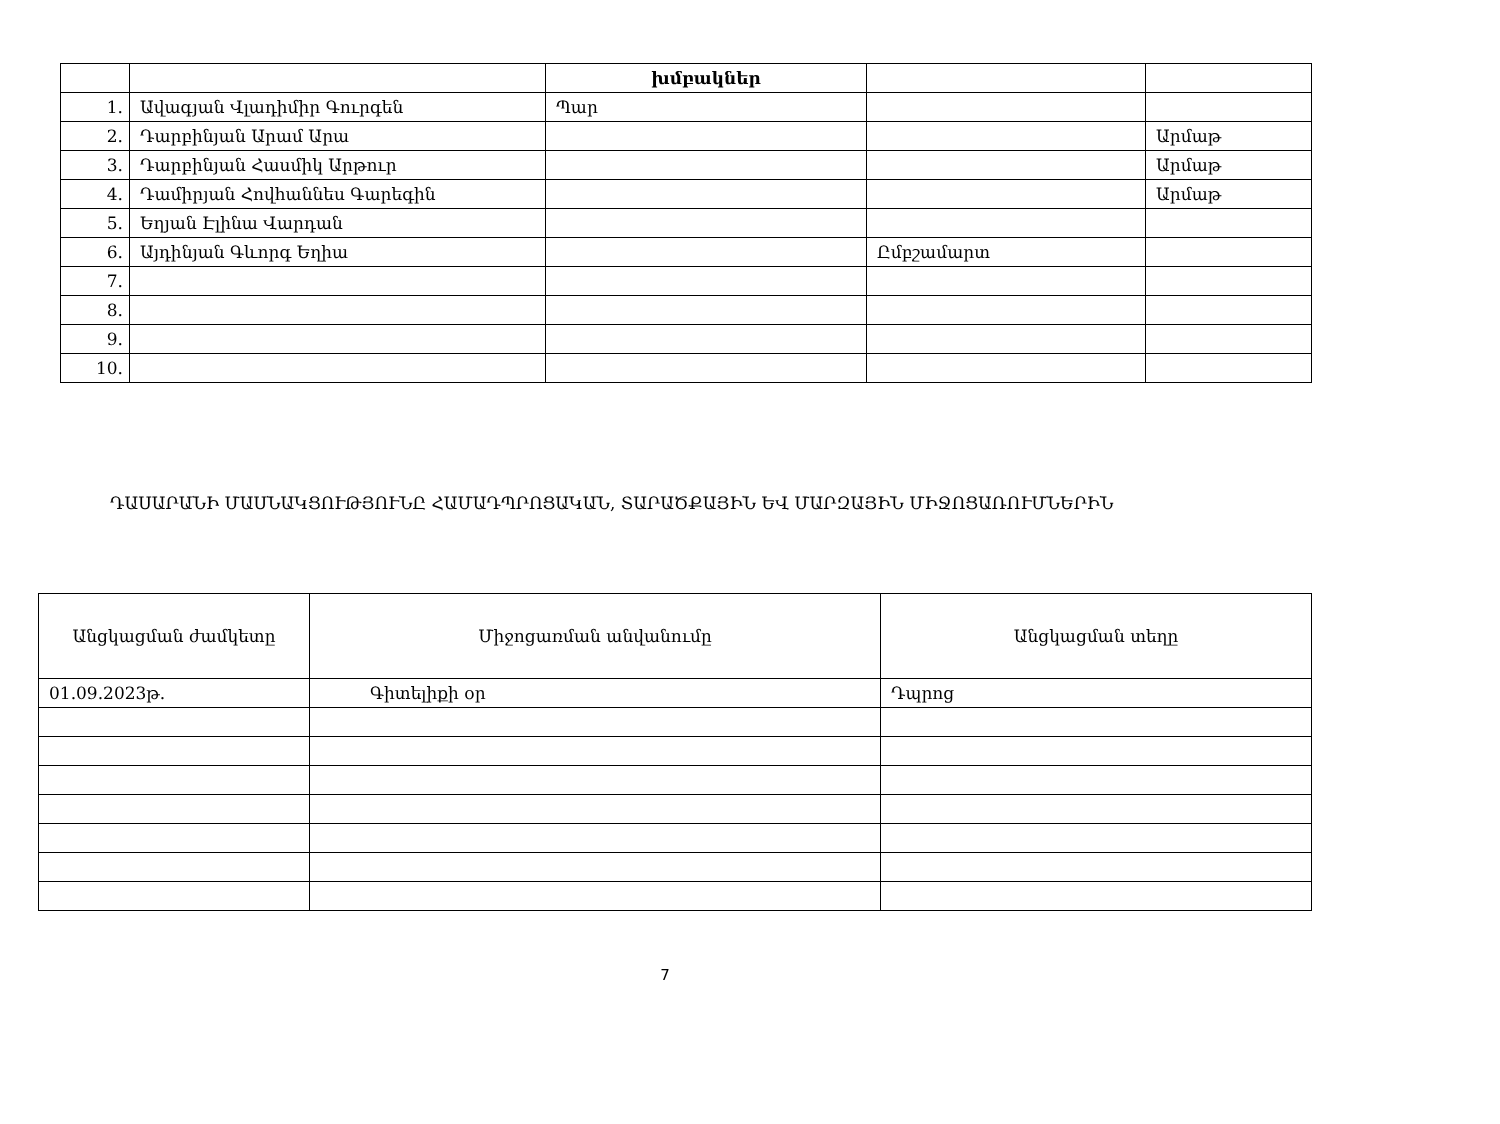| | | խմբակներ | | |
| 1. | Ավագյան Վլադիմիր Գուրգեն | Պար | | |
| 2. | Դարբինյան Արամ Արա | | | Արմաթ |
| 3. | Դարբինյան Հասմիկ Արթուր | | | Արմաթ |
| 4. | Դամիրյան Հովհաննես Գարեգին | | | Արմաթ |
| 5. | Եղյան Էլինա Վարդան | | | |
| 6. | Այդինյան Գևորգ Եղիա | | Ըմբշամարտ | |
| 7. | | | | |
| 8. | | | | |
| 9. | | | | |
| 10. | | | | |
ԴԱՍԱՐԱՆԻ ՄԱՍՆԱԿՑՈՒԹՅՈՒՆԸ ՀԱՄԱԴՊՐՈՑԱԿԱՆ, ՏԱՐԱԾՔԱՅԻՆ ԵՎ ՄԱՐԶԱՅԻՆ ՄԻՋՈՑԱՌՈՒՄՆԵՐԻՆ
| Անցկացման ժամկետը | Միջոցառման անվանումը | Անցկացման տեղը |
| --- | --- | --- |
| 01.09.2023թ. | Գիտելիքի օր | Դպրոց |
7